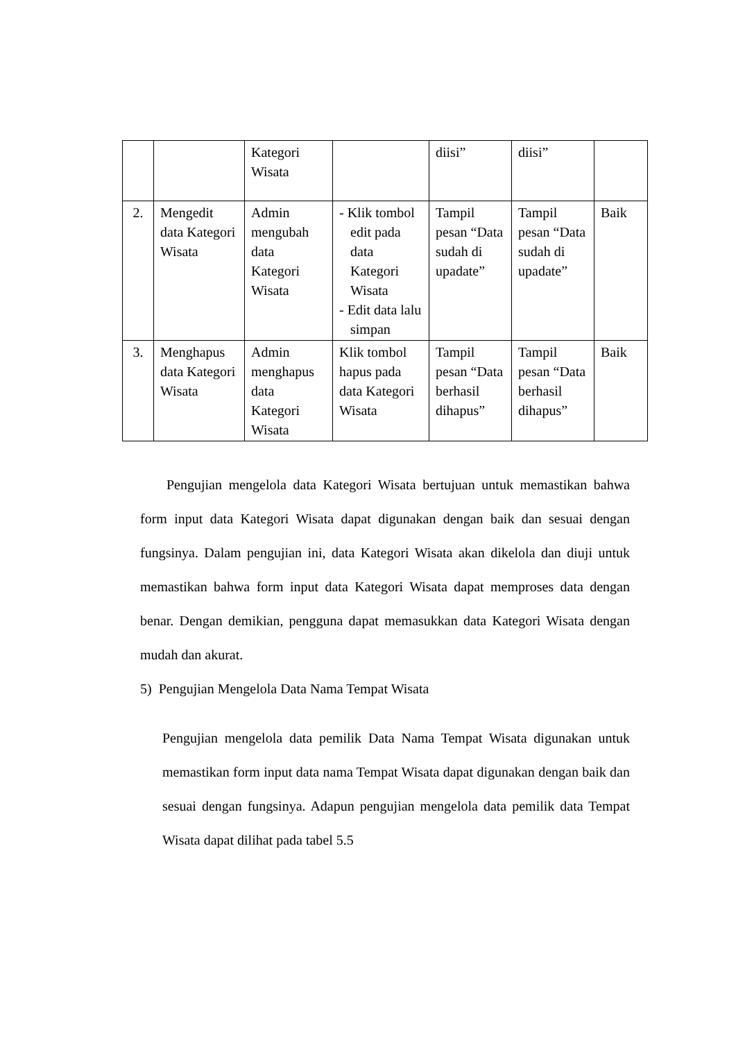| | | Kategori Wisata | | diisi” | diisi” | |
| 2. | Mengedit data Kategori Wisata | Admin mengubah data Kategori Wisata | - Klik tombol edit pada data Kategori Wisata - Edit data lalu simpan | Tampil pesan “Data sudah di upadate” | Tampil pesan “Data sudah di upadate” | Baik |
| 3. | Menghapus data Kategori Wisata | Admin menghapus data Kategori Wisata | Klik tombol hapus pada data Kategori Wisata | Tampil pesan “Data berhasil dihapus” | Tampil pesan “Data berhasil dihapus” | Baik |
Pengujian mengelola data Kategori Wisata bertujuan untuk memastikan bahwa form input data Kategori Wisata dapat digunakan dengan baik dan sesuai dengan fungsinya. Dalam pengujian ini, data Kategori Wisata akan dikelola dan diuji untuk memastikan bahwa form input data Kategori Wisata dapat memproses data dengan benar. Dengan demikian, pengguna dapat memasukkan data Kategori Wisata dengan mudah dan akurat.
5) Pengujian Mengelola Data Nama Tempat Wisata
Pengujian mengelola data pemilik Data Nama Tempat Wisata digunakan untuk memastikan form input data nama Tempat Wisata dapat digunakan dengan baik dan sesuai dengan fungsinya. Adapun pengujian mengelola data pemilik data Tempat Wisata dapat dilihat pada tabel 5.5